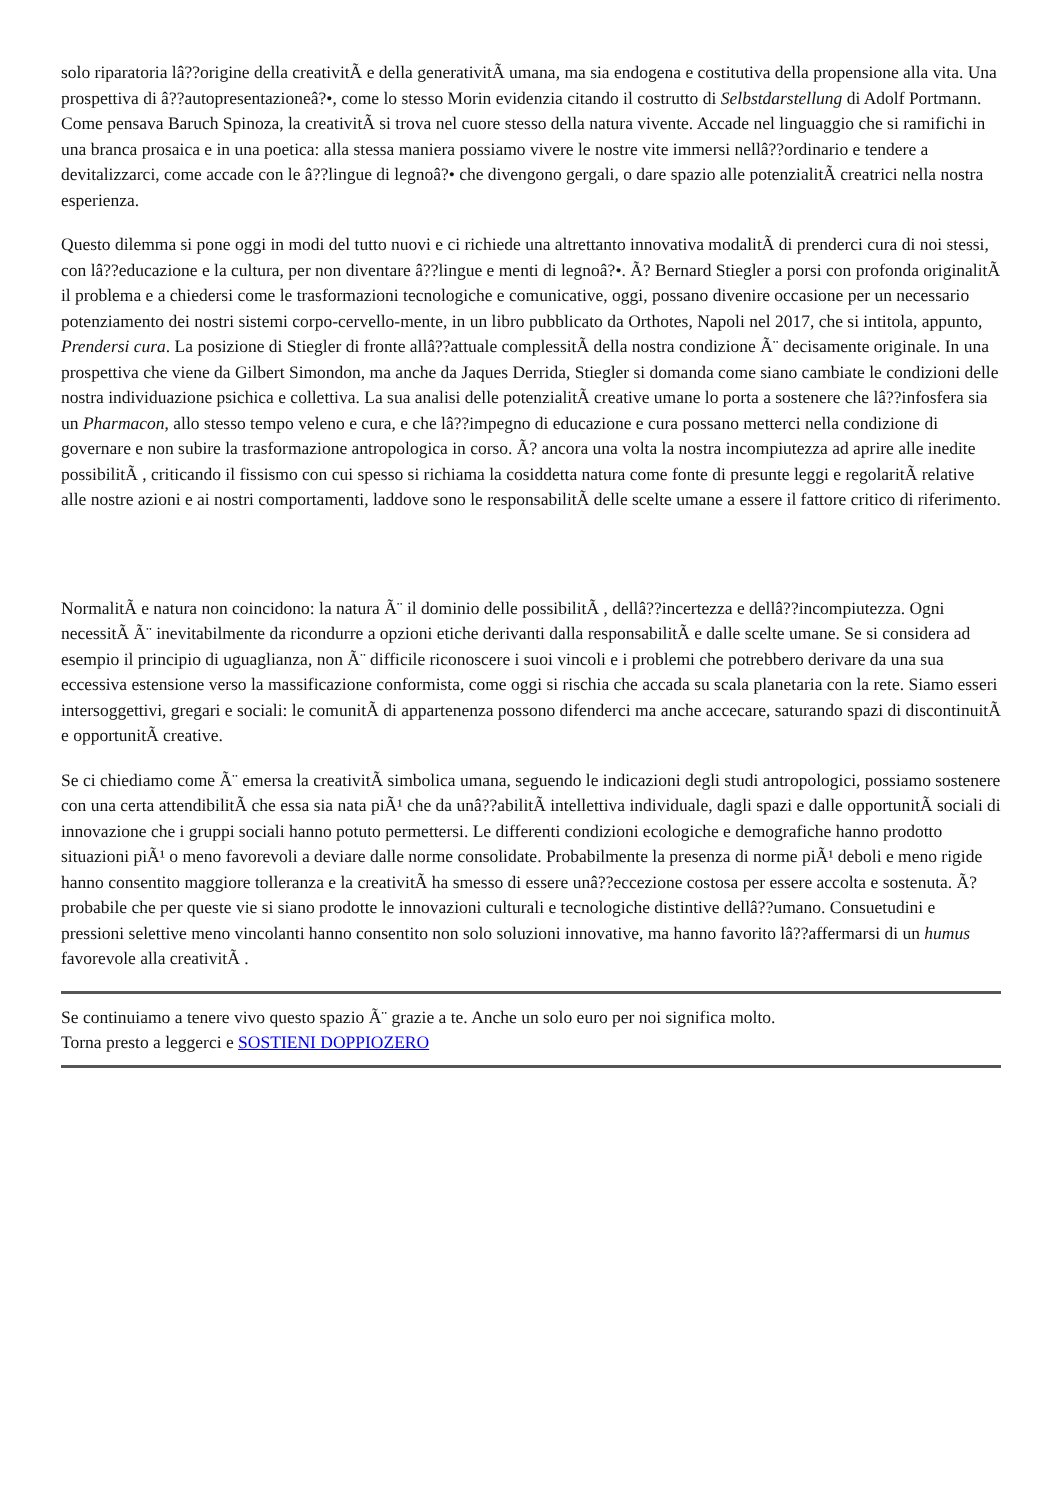solo riparatoria lâ??origine della creativitÃ e della generativitÃ umana, ma sia endogena e costitutiva della propensione alla vita. Una prospettiva di â??autopresentazioneâ?•, come lo stesso Morin evidenzia citando il costrutto di Selbstdarstellung di Adolf Portmann. Come pensava Baruch Spinoza, la creativitÃ si trova nel cuore stesso della natura vivente. Accade nel linguaggio che si ramifichi in una branca prosaica e in una poetica: alla stessa maniera possiamo vivere le nostre vite immersi nellâ??ordinario e tendere a devitalizzarci, come accade con le â??lingue di legnoâ?• che divengono gergali, o dare spazio alle potenzialitÃ creatrici nella nostra esperienza.
Questo dilemma si pone oggi in modi del tutto nuovi e ci richiede una altrettanto innovativa modalitÃ di prenderci cura di noi stessi, con lâ??educazione e la cultura, per non diventare â??lingue e menti di legnoâ?•. Ã? Bernard Stiegler a porsi con profonda originalitÃ il problema e a chiedersi come le trasformazioni tecnologiche e comunicative, oggi, possano divenire occasione per un necessario potenziamento dei nostri sistemi corpo-cervello-mente, in un libro pubblicato da Orthotes, Napoli nel 2017, che si intitola, appunto, Prendersi cura. La posizione di Stiegler di fronte allâ??attuale complessitÃ della nostra condizione Ã¨ decisamente originale. In una prospettiva che viene da Gilbert Simondon, ma anche da Jaques Derrida, Stiegler si domanda come siano cambiate le condizioni delle nostra individuazione psichica e collettiva. La sua analisi delle potenzialitÃ creative umane lo porta a sostenere che lâ??infosfera sia un Pharmacon, allo stesso tempo veleno e cura, e che lâ??impegno di educazione e cura possano metterci nella condizione di governare e non subire la trasformazione antropologica in corso. Ã? ancora una volta la nostra incompiutezza ad aprire alle inedite possibilitÃ , criticando il fissismo con cui spesso si richiama la cosiddetta natura come fonte di presunte leggi e regolaritÃ relative alle nostre azioni e ai nostri comportamenti, laddove sono le responsabilitÃ delle scelte umane a essere il fattore critico di riferimento.
NormalitÃ e natura non coincidono: la natura Ã¨ il dominio delle possibilitÃ , dellâ??incertezza e dellâ??incompiutezza. Ogni necessitÃ Ã¨ inevitabilmente da ricondurre a opzioni etiche derivanti dalla responsabilitÃ e dalle scelte umane. Se si considera ad esempio il principio di uguaglianza, non Ã¨ difficile riconoscere i suoi vincoli e i problemi che potrebbero derivare da una sua eccessiva estensione verso la massificazione conformista, come oggi si rischia che accada su scala planetaria con la rete. Siamo esseri intersoggettivi, gregari e sociali: le comunitÃ di appartenenza possono difenderci ma anche accecare, saturando spazi di discontinuitÃ e opportunitÃ creative.
Se ci chiediamo come Ã¨ emersa la creativitÃ simbolica umana, seguendo le indicazioni degli studi antropologici, possiamo sostenere con una certa attendibilitÃ che essa sia nata piÃ¹ che da unâ??abilitÃ intellettiva individuale, dagli spazi e dalle opportunitÃ sociali di innovazione che i gruppi sociali hanno potuto permettersi. Le differenti condizioni ecologiche e demografiche hanno prodotto situazioni piÃ¹ o meno favorevoli a deviare dalle norme consolidate. Probabilmente la presenza di norme piÃ¹ deboli e meno rigide hanno consentito maggiore tolleranza e la creativitÃ ha smesso di essere unâ??eccezione costosa per essere accolta e sostenuta. Ã? probabile che per queste vie si siano prodotte le innovazioni culturali e tecnologiche distintive dellâ??umano. Consuetudini e pressioni selettive meno vincolanti hanno consentito non solo soluzioni innovative, ma hanno favorito lâ??affermarsi di un humus favorevole alla creativitÃ .
Se continuiamo a tenere vivo questo spazio Ã¨ grazie a te. Anche un solo euro per noi significa molto.
Torna presto a leggerci e SOSTIENI DOPPIOZERO